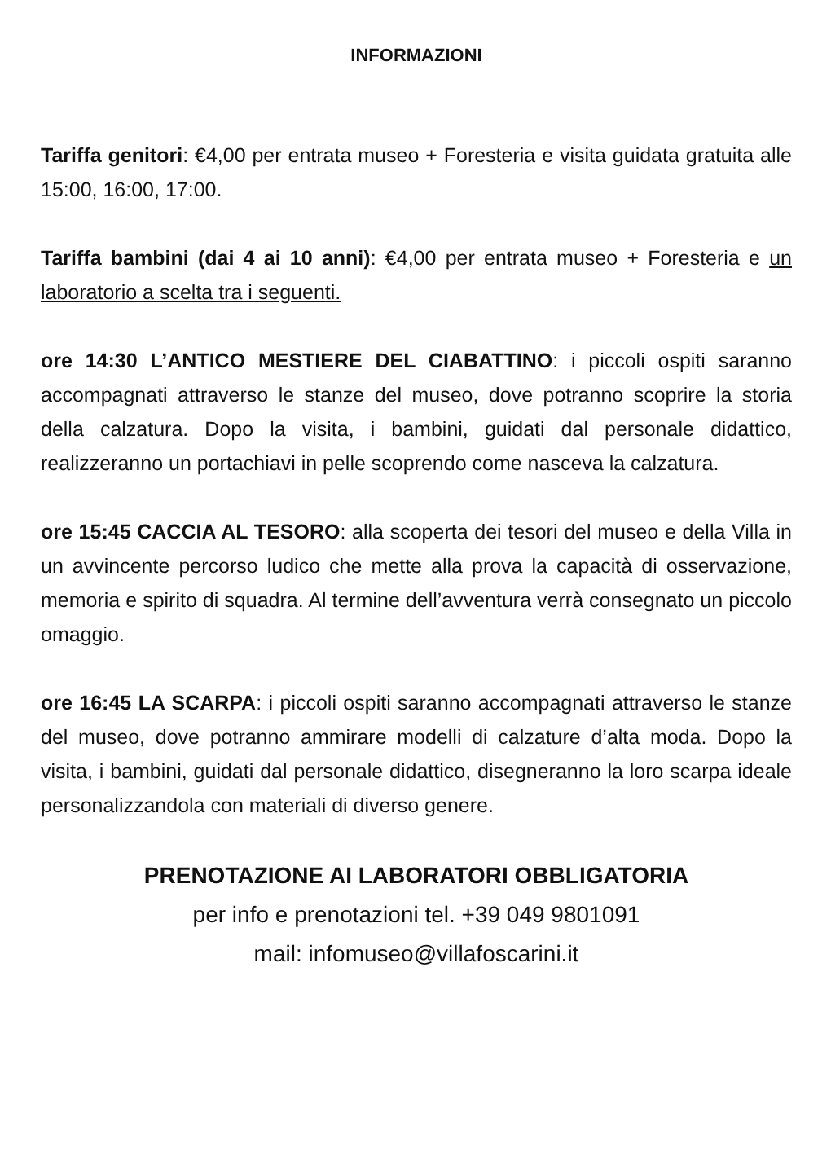INFORMAZIONI
Tariffa genitori: €4,00 per entrata museo + Foresteria e visita guidata gratuita alle 15:00, 16:00, 17:00.
Tariffa bambini (dai 4 ai 10 anni): €4,00 per entrata museo + Foresteria e un laboratorio a scelta tra i seguenti.
ore 14:30 L’ANTICO MESTIERE DEL CIABATTINO: i piccoli ospiti saranno accompagnati attraverso le stanze del museo, dove potranno scoprire la storia della calzatura. Dopo la visita, i bambini, guidati dal personale didattico, realizzeranno un portachiavi in pelle scoprendo come nasceva la calzatura.
ore 15:45 CACCIA AL TESORO: alla scoperta dei tesori del museo e della Villa in un avvincente percorso ludico che mette alla prova la capacità di osservazione, memoria e spirito di squadra. Al termine dell’avventura verrà consegnato un piccolo omaggio.
ore 16:45 LA SCARPA: i piccoli ospiti saranno accompagnati attraverso le stanze del museo, dove potranno ammirare modelli di calzature d’alta moda. Dopo la visita, i bambini, guidati dal personale didattico, disegneranno la loro scarpa ideale personalizzandola con materiali di diverso genere.
PRENOTAZIONE AI LABORATORI OBBLIGATORIA
per info e prenotazioni tel. +39 049 9801091
mail: infomuseo@villafoscarini.it